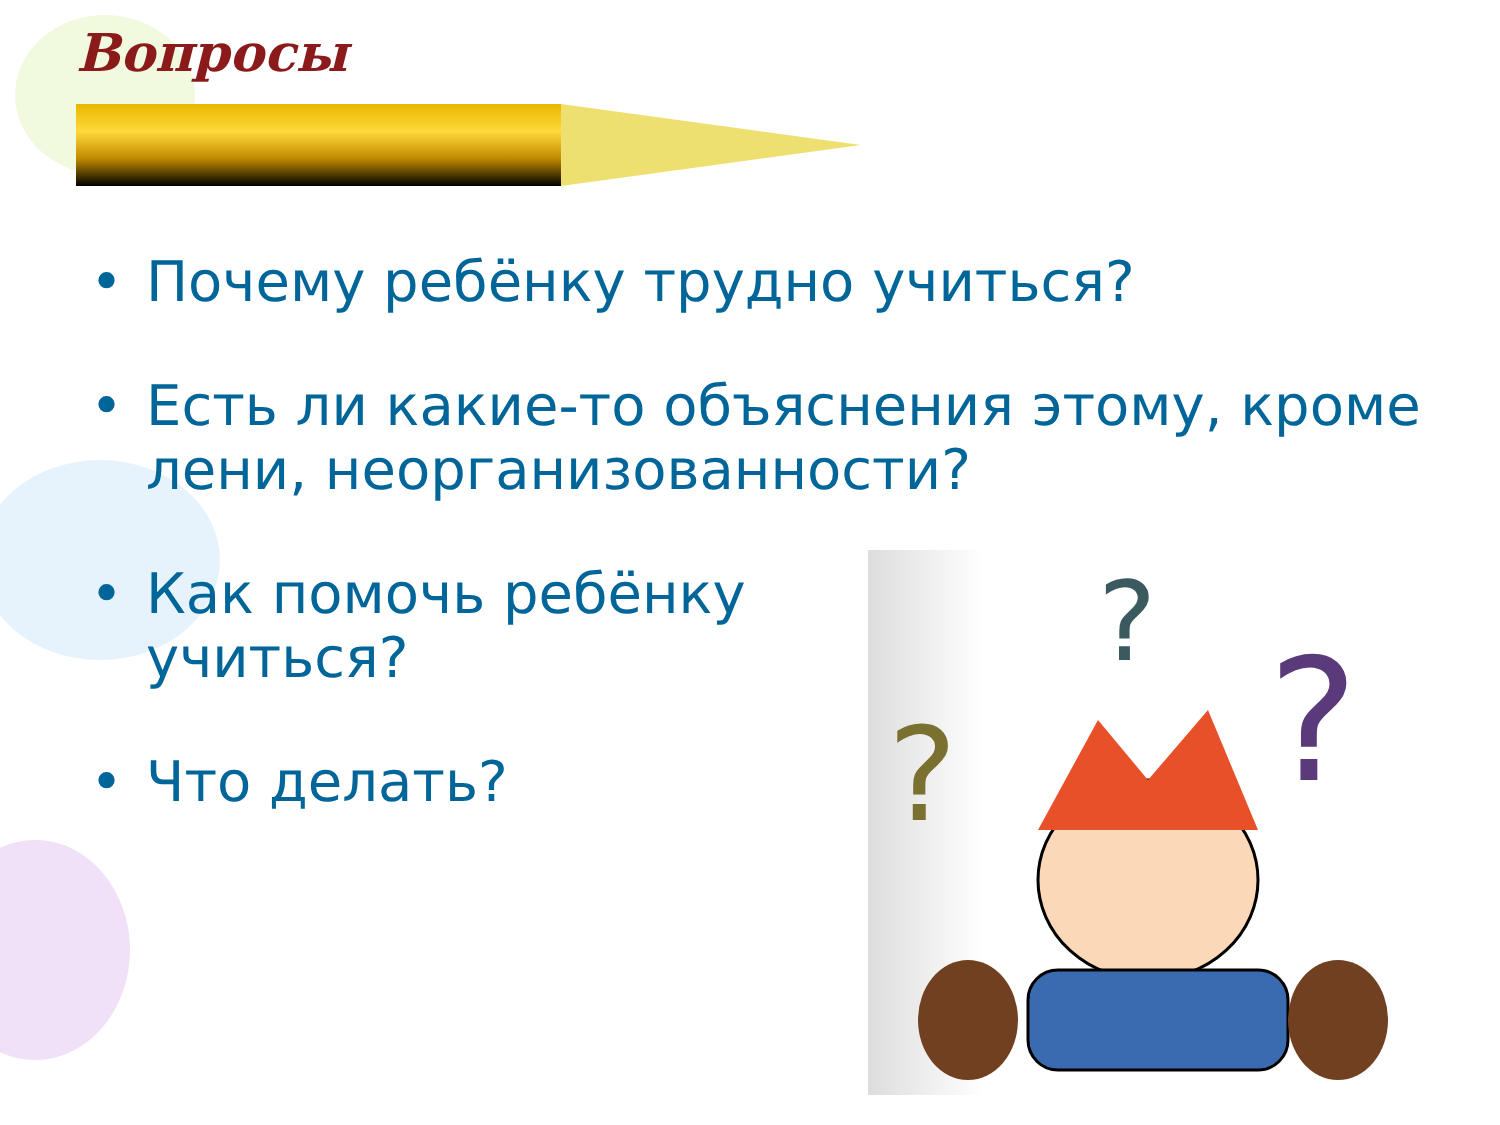Вопросы
• Почему ребёнку трудно учиться?
• Есть ли какие-то объяснения этому, кроме лени, неорганизованности?
• Как помочь ребёнку учиться?
• Что делать?
?
?
?